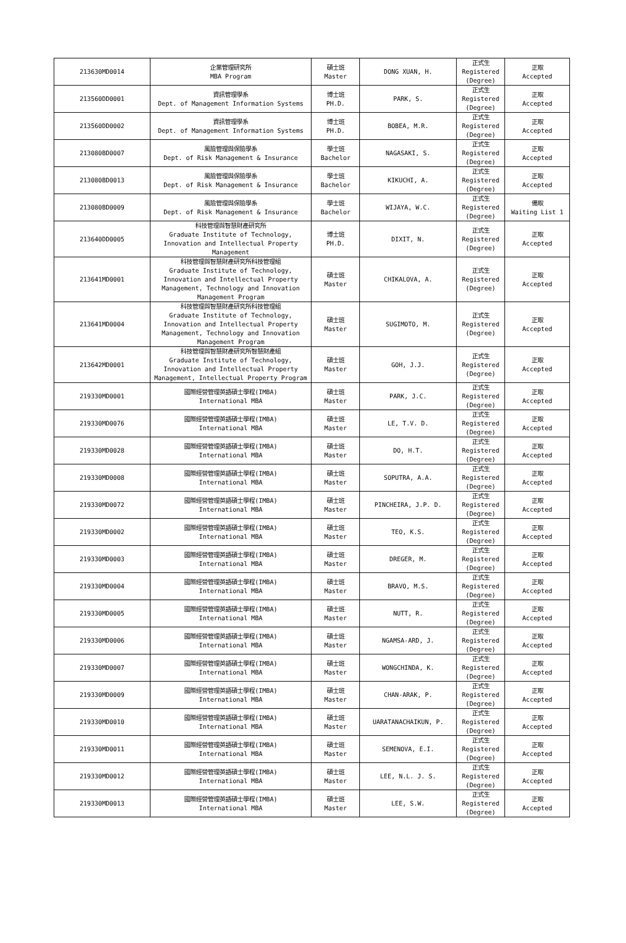| 213630MD0014 | 企業管理研究所 MBA Program | 碩士班 Master | DONG XUAN, H. | 正式生 Registered (Degree) | 正取 Accepted |
| 213560DD0001 | 資訊管理學系 Dept. of Management Information Systems | 博士班 PH.D. | PARK, S. | 正式生 Registered (Degree) | 正取 Accepted |
| 213560DD0002 | 資訊管理學系 Dept. of Management Information Systems | 博士班 PH.D. | BOBEA, M.R. | 正式生 Registered (Degree) | 正取 Accepted |
| 213080BD0007 | 風險管理與保險學系 Dept. of Risk Management & Insurance | 學士班 Bachelor | NAGASAKI, S. | 正式生 Registered (Degree) | 正取 Accepted |
| 213080BD0013 | 風險管理與保險學系 Dept. of Risk Management & Insurance | 學士班 Bachelor | KIKUCHI, A. | 正式生 Registered (Degree) | 正取 Accepted |
| 213080BD0009 | 風險管理與保險學系 Dept. of Risk Management & Insurance | 學士班 Bachelor | WIJAYA, W.C. | 正式生 Registered (Degree) | 備取 Waiting List 1 |
| 213640DD0005 | 科技管理與智慧財產研究所 Graduate Institute of Technology, Innovation and Intellectual Property Management | 博士班 PH.D. | DIXIT, N. | 正式生 Registered (Degree) | 正取 Accepted |
| 213641MD0001 | 科技管理與智慧財產研究所科技管理組 Graduate Institute of Technology, Innovation and Intellectual Property Management, Technology and Innovation Management Program | 碩士班 Master | CHIKALOVA, A. | 正式生 Registered (Degree) | 正取 Accepted |
| 213641MD0004 | 科技管理與智慧財產研究所科技管理組 Graduate Institute of Technology, Innovation and Intellectual Property Management, Technology and Innovation Management Program | 碩士班 Master | SUGIMOTO, M. | 正式生 Registered (Degree) | 正取 Accepted |
| 213642MD0001 | 科技管理與智慧財產研究所智慧財產組 Graduate Institute of Technology, Innovation and Intellectual Property Management, Intellectual Property Program | 碩士班 Master | GOH, J.J. | 正式生 Registered (Degree) | 正取 Accepted |
| 219330MD0001 | 國際經營管理英語碩士學程(IMBA) International MBA | 碩士班 Master | PARK, J.C. | 正式生 Registered (Degree) | 正取 Accepted |
| 219330MD0076 | 國際經營管理英語碩士學程(IMBA) International MBA | 碩士班 Master | LE, T.V. D. | 正式生 Registered (Degree) | 正取 Accepted |
| 219330MD0028 | 國際經營管理英語碩士學程(IMBA) International MBA | 碩士班 Master | DO, H.T. | 正式生 Registered (Degree) | 正取 Accepted |
| 219330MD0008 | 國際經營管理英語碩士學程(IMBA) International MBA | 碩士班 Master | SOPUTRA, A.A. | 正式生 Registered (Degree) | 正取 Accepted |
| 219330MD0072 | 國際經營管理英語碩士學程(IMBA) International MBA | 碩士班 Master | PINCHEIRA, J.P. D. | 正式生 Registered (Degree) | 正取 Accepted |
| 219330MD0002 | 國際經營管理英語碩士學程(IMBA) International MBA | 碩士班 Master | TEO, K.S. | 正式生 Registered (Degree) | 正取 Accepted |
| 219330MD0003 | 國際經營管理英語碩士學程(IMBA) International MBA | 碩士班 Master | DREGER, M. | 正式生 Registered (Degree) | 正取 Accepted |
| 219330MD0004 | 國際經營管理英語碩士學程(IMBA) International MBA | 碩士班 Master | BRAVO, M.S. | 正式生 Registered (Degree) | 正取 Accepted |
| 219330MD0005 | 國際經營管理英語碩士學程(IMBA) International MBA | 碩士班 Master | NUTT, R. | 正式生 Registered (Degree) | 正取 Accepted |
| 219330MD0006 | 國際經營管理英語碩士學程(IMBA) International MBA | 碩士班 Master | NGAMSA-ARD, J. | 正式生 Registered (Degree) | 正取 Accepted |
| 219330MD0007 | 國際經營管理英語碩士學程(IMBA) International MBA | 碩士班 Master | WONGCHINDA, K. | 正式生 Registered (Degree) | 正取 Accepted |
| 219330MD0009 | 國際經營管理英語碩士學程(IMBA) International MBA | 碩士班 Master | CHAN-ARAK, P. | 正式生 Registered (Degree) | 正取 Accepted |
| 219330MD0010 | 國際經營管理英語碩士學程(IMBA) International MBA | 碩士班 Master | UARATANACHAIKUN, P. | 正式生 Registered (Degree) | 正取 Accepted |
| 219330MD0011 | 國際經營管理英語碩士學程(IMBA) International MBA | 碩士班 Master | SEMENOVA, E.I. | 正式生 Registered (Degree) | 正取 Accepted |
| 219330MD0012 | 國際經營管理英語碩士學程(IMBA) International MBA | 碩士班 Master | LEE, N.L. J. S. | 正式生 Registered (Degree) | 正取 Accepted |
| 219330MD0013 | 國際經營管理英語碩士學程(IMBA) International MBA | 碩士班 Master | LEE, S.W. | 正式生 Registered (Degree) | 正取 Accepted |